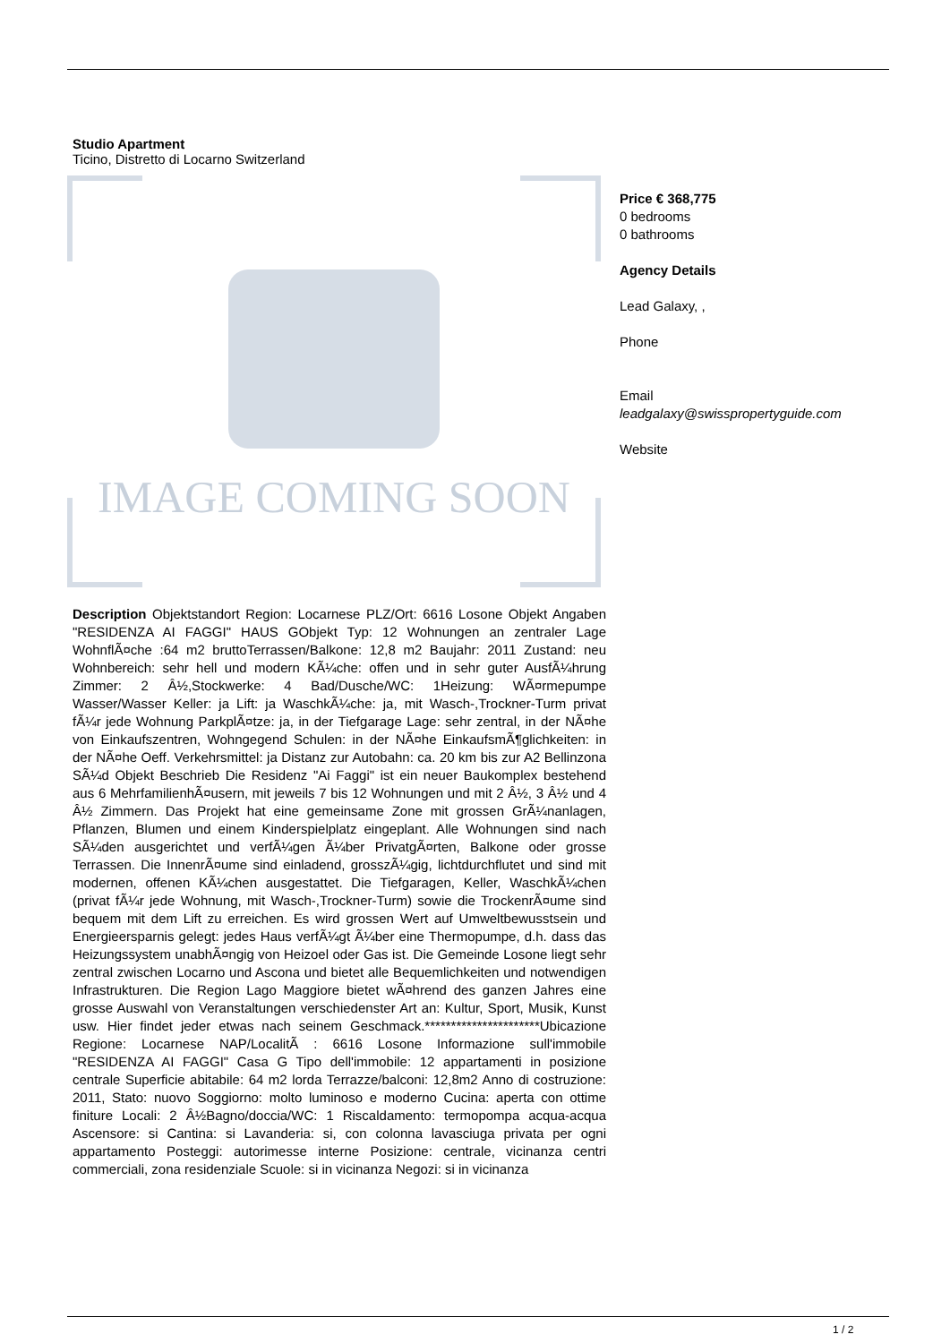Studio Apartment
Ticino, Distretto di Locarno Switzerland
IMAGE COMING SOON
Description Objektstandort Region: Locarnese PLZ/Ort: 6616 Losone Objekt Angaben "RESIDENZA AI FAGGI" HAUS GObjekt Typ: 12 Wohnungen an zentraler Lage WohnflÃ¤che :64 m2 bruttoTerrassen/Balkone: 12,8 m2 Baujahr: 2011 Zustand: neu Wohnbereich: sehr hell und modern KÃ¼che: offen und in sehr guter AusfÃ¼hrung Zimmer: 2 Â½,Stockwerke: 4 Bad/Dusche/WC: 1Heizung: WÃ¤rmepumpe Wasser/Wasser Keller: ja Lift: ja WaschkÃ¼che: ja, mit Wasch-,Trockner-Turm privat fÃ¼r jede Wohnung ParkplÃ¤tze: ja, in der Tiefgarage Lage: sehr zentral, in der NÃ¤he von Einkaufszentren, Wohngegend Schulen: in der NÃ¤he EinkaufsmÃ¶glichkeiten: in der NÃ¤he Oeff. Verkehrsmittel: ja Distanz zur Autobahn: ca. 20 km bis zur A2 Bellinzona SÃ¼d Objekt Beschrieb Die Residenz "Ai Faggi" ist ein neuer Baukomplex bestehend aus 6 MehrfamilienhÃ¤usern, mit jeweils 7 bis 12 Wohnungen und mit 2 Â½, 3 Â½ und 4 Â½ Zimmern. Das Projekt hat eine gemeinsame Zone mit grossen GrÃ¼nanlagen, Pflanzen, Blumen und einem Kinderspielplatz eingeplant. Alle Wohnungen sind nach SÃ¼den ausgerichtet und verfÃ¼gen Ã¼ber PrivatgÃ¤rten, Balkone oder grosse Terrassen. Die InnenrÃ¤ume sind einladend, grosszÃ¼gig, lichtdurchflutet und sind mit modernen, offenen KÃ¼chen ausgestattet. Die Tiefgaragen, Keller, WaschkÃ¼chen (privat fÃ¼r jede Wohnung, mit Wasch-,Trockner-Turm) sowie die TrockenrÃ¤ume sind bequem mit dem Lift zu erreichen. Es wird grossen Wert auf Umweltbewusstsein und Energieersparnis gelegt: jedes Haus verfÃ¼gt Ã¼ber eine Thermopumpe, d.h. dass das Heizungssystem unabhÃ¤ngig von Heizoel oder Gas ist. Die Gemeinde Losone liegt sehr zentral zwischen Locarno und Ascona und bietet alle Bequemlichkeiten und notwendigen Infrastrukturen. Die Region Lago Maggiore bietet wÃ¤hrend des ganzen Jahres eine grosse Auswahl von Veranstaltungen verschiedenster Art an: Kultur, Sport, Musik, Kunst usw. Hier findet jeder etwas nach seinem Geschmack.**********************Ubicazione Regione: Locarnese NAP/LocalitÃ : 6616 Losone Informazione sull'immobile "RESIDENZA AI FAGGI" Casa G Tipo dell'immobile: 12 appartamenti in posizione centrale Superficie abitabile: 64 m2 lorda Terrazze/balconi: 12,8m2 Anno di costruzione: 2011, Stato: nuovo Soggiorno: molto luminoso e moderno Cucina: aperta con ottime finiture Locali: 2 Â½Bagno/doccia/WC: 1 Riscaldamento: termopompa acqua-acqua Ascensore: si Cantina: si Lavanderia: si, con colonna lavasciuga privata per ogni appartamento Posteggi: autorimesse interne Posizione: centrale, vicinanza centri commerciali, zona residenziale Scuole: si in vicinanza Negozi: si in vicinanza
Price € 368,775
0 bedrooms
0 bathrooms
Agency Details
Lead Galaxy, ,
Phone
Email
leadgalaxy@swisspropertyguide.com
Website
1 / 2